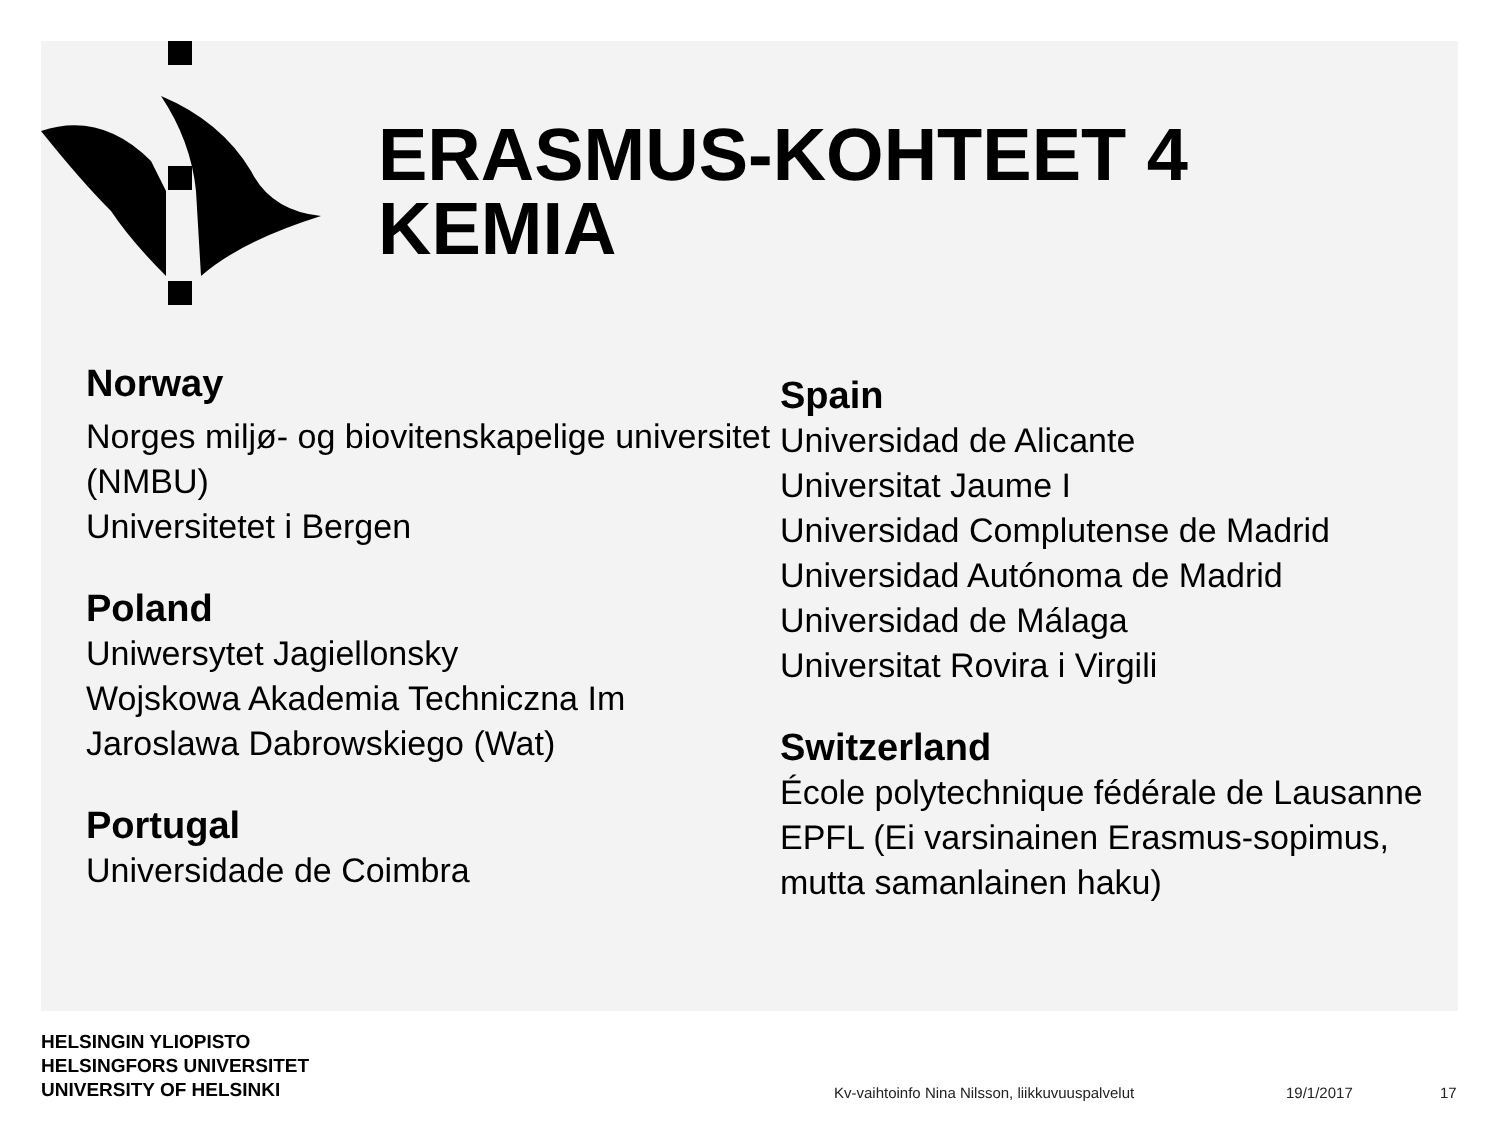ERASMUS-KOHTEET 4
KEMIA
Norway
Norges miljø- og biovitenskapelige universitet (NMBU)
Universitetet i Bergen
Poland
Uniwersytet Jagiellonsky
Wojskowa Akademia Techniczna Im Jaroslawa Dabrowskiego (Wat)
Portugal
Universidade de Coimbra
Spain
Universidad de Alicante
Universitat Jaume I
Universidad Complutense de Madrid
Universidad Autónoma de Madrid
Universidad de Málaga
Universitat Rovira i Virgili
Switzerland
École polytechnique fédérale de Lausanne EPFL (Ei varsinainen Erasmus-sopimus, mutta samanlainen haku)
HELSINGIN YLIOPISTO
HELSINGFORS UNIVERSITET
UNIVERSITY OF HELSINKI
Kv-vaihtoinfo Nina Nilsson, liikkuvuuspalvelut
19/1/2017 17